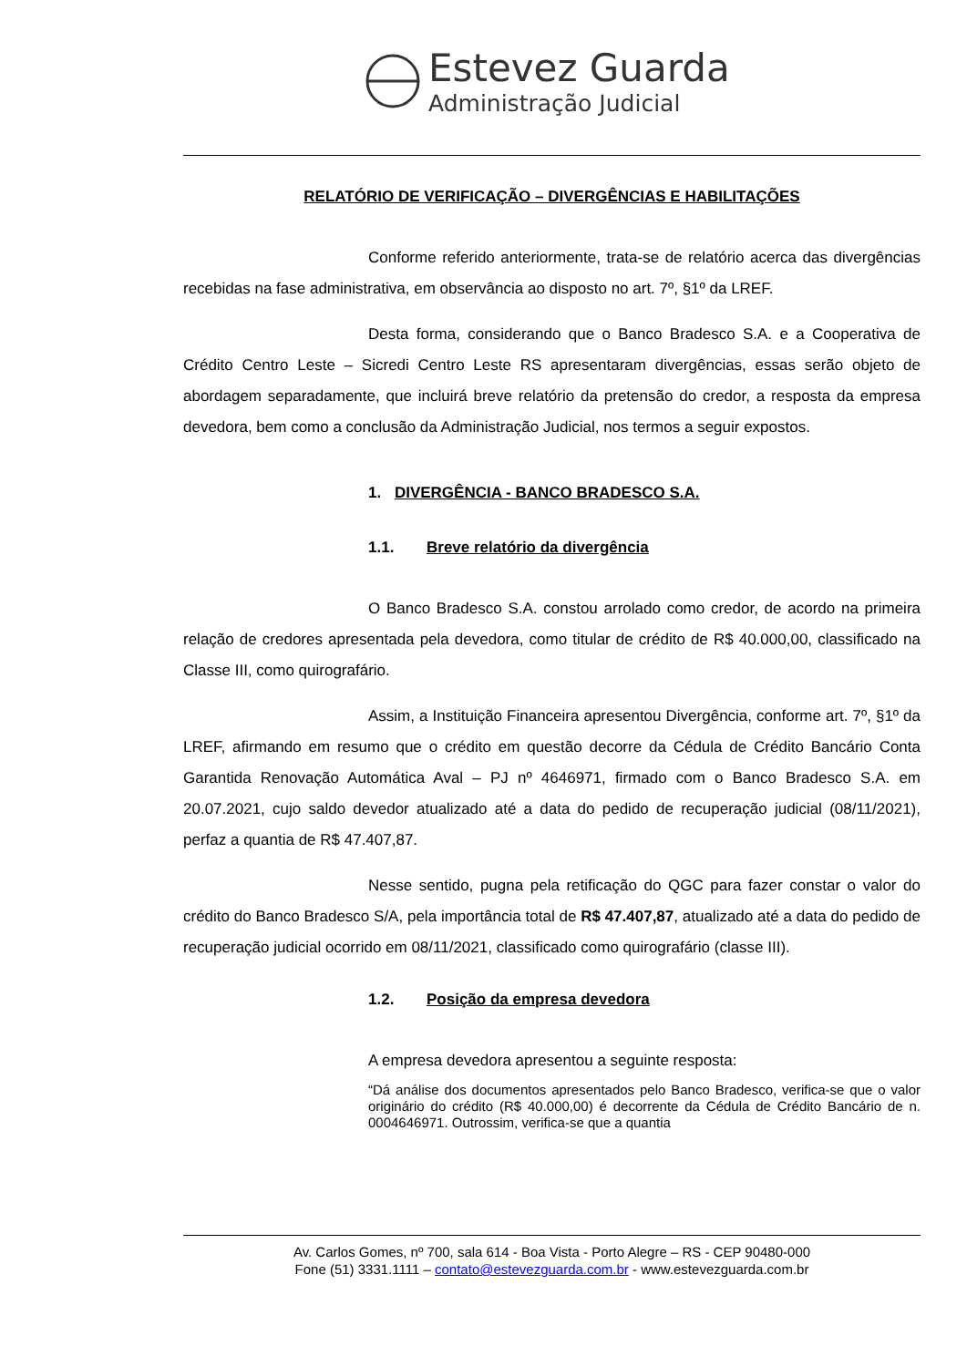Estevez Guarda
Administração Judicial
RELATÓRIO DE VERIFICAÇÃO – DIVERGÊNCIAS E HABILITAÇÕES
Conforme referido anteriormente, trata-se de relatório acerca das divergências recebidas na fase administrativa, em observância ao disposto no art. 7º, §1º da LREF.
Desta forma, considerando que o Banco Bradesco S.A. e a Cooperativa de Crédito Centro Leste – Sicredi Centro Leste RS apresentaram divergências, essas serão objeto de abordagem separadamente, que incluirá breve relatório da pretensão do credor, a resposta da empresa devedora, bem como a conclusão da Administração Judicial, nos termos a seguir expostos.
1. DIVERGÊNCIA - BANCO BRADESCO S.A.
1.1. Breve relatório da divergência
O Banco Bradesco S.A. constou arrolado como credor, de acordo na primeira relação de credores apresentada pela devedora, como titular de crédito de R$ 40.000,00, classificado na Classe III, como quirografário.
Assim, a Instituição Financeira apresentou Divergência, conforme art. 7º, §1º da LREF, afirmando em resumo que o crédito em questão decorre da Cédula de Crédito Bancário Conta Garantida Renovação Automática Aval – PJ nº 4646971, firmado com o Banco Bradesco S.A. em 20.07.2021, cujo saldo devedor atualizado até a data do pedido de recuperação judicial (08/11/2021), perfaz a quantia de R$ 47.407,87.
Nesse sentido, pugna pela retificação do QGC para fazer constar o valor do crédito do Banco Bradesco S/A, pela importância total de R$ 47.407,87, atualizado até a data do pedido de recuperação judicial ocorrido em 08/11/2021, classificado como quirografário (classe III).
1.2. Posição da empresa devedora
A empresa devedora apresentou a seguinte resposta:
“Dá análise dos documentos apresentados pelo Banco Bradesco, verifica-se que o valor originário do crédito (R$ 40.000,00) é decorrente da Cédula de Crédito Bancário de n. 0004646971. Outrossim, verifica-se que a quantia
Av. Carlos Gomes, nº 700, sala 614 - Boa Vista - Porto Alegre – RS - CEP 90480-000
Fone (51) 3331.1111 – contato@estevezguarda.com.br - www.estevezguarda.com.br